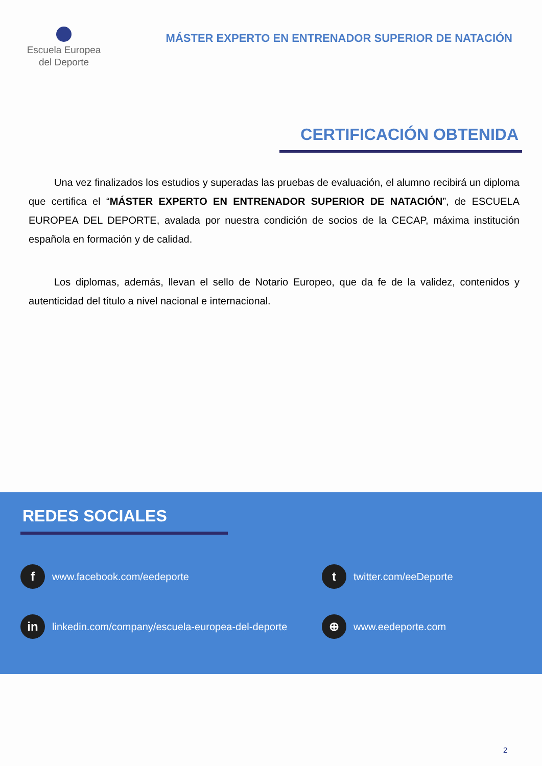Escuela Europea
del Deporte
MÁSTER EXPERTO EN ENTRENADOR SUPERIOR DE NATACIÓN
CERTIFICACIÓN OBTENIDA
Una vez finalizados los estudios y superadas las pruebas de evaluación, el alumno recibirá un diploma que certifica el “MÁSTER EXPERTO EN ENTRENADOR SUPERIOR DE NATACIÓN”, de ESCUELA EUROPEA DEL DEPORTE, avalada por nuestra condición de socios de la CECAP, máxima institución española en formación y de calidad.
Los diplomas, además, llevan el sello de Notario Europeo, que da fe de la validez, contenidos y autenticidad del título a nivel nacional e internacional.
REDES SOCIALES
fwww.facebook.com/eedeporte
ttwitter.com/eeDeporte
in linkedin.com/company/escuela-europea-del-deporte
⊕ www.eedeporte.com
2